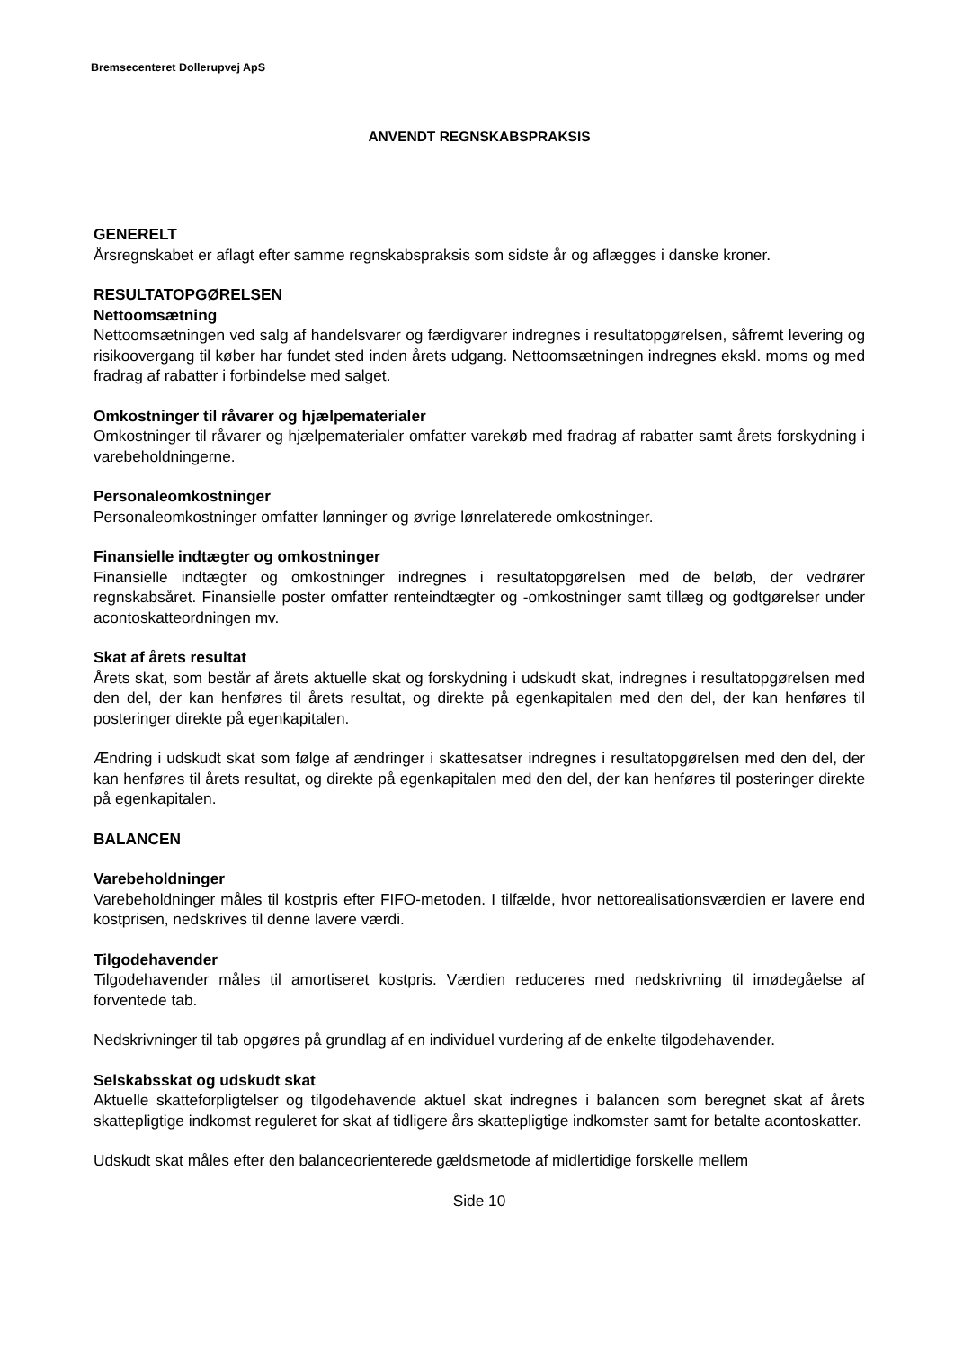Bremsecenteret Dollerupvej ApS
ANVENDT REGNSKABSPRAKSIS
GENERELT
Årsregnskabet er aflagt efter samme regnskabspraksis som sidste år og aflægges i danske kroner.
RESULTATOPGØRELSEN
Nettoomsætning
Nettoomsætningen ved salg af handelsvarer og færdigvarer indregnes i resultatopgørelsen, såfremt levering og risikoovergang til køber har fundet sted inden årets udgang. Nettoomsætningen indregnes ekskl. moms og med fradrag af rabatter i forbindelse med salget.
Omkostninger til råvarer og hjælpematerialer
Omkostninger til råvarer og hjælpematerialer omfatter varekøb med fradrag af rabatter samt årets forskydning i varebeholdningerne.
Personaleomkostninger
Personaleomkostninger omfatter lønninger og øvrige lønrelaterede omkostninger.
Finansielle indtægter og omkostninger
Finansielle indtægter og omkostninger indregnes i resultatopgørelsen med de beløb, der vedrører regnskabsåret. Finansielle poster omfatter renteindtægter og -omkostninger samt tillæg og godtgørelser under acontoskatteordningen mv.
Skat af årets resultat
Årets skat, som består af årets aktuelle skat og forskydning i udskudt skat, indregnes i resultatopgørelsen med den del, der kan henføres til årets resultat, og direkte på egenkapitalen med den del, der kan henføres til posteringer direkte på egenkapitalen.
Ændring i udskudt skat som følge af ændringer i skattesatser indregnes i resultatopgørelsen med den del, der kan henføres til årets resultat, og direkte på egenkapitalen med den del, der kan henføres til posteringer direkte på egenkapitalen.
BALANCEN
Varebeholdninger
Varebeholdninger måles til kostpris efter FIFO-metoden. I tilfælde, hvor nettorealisationsværdien er lavere end kostprisen, nedskrives til denne lavere værdi.
Tilgodehavender
Tilgodehavender måles til amortiseret kostpris. Værdien reduceres med nedskrivning til imødegåelse af forventede tab.
Nedskrivninger til tab opgøres på grundlag af en individuel vurdering af de enkelte tilgodehavender.
Selskabsskat og udskudt skat
Aktuelle skatteforpligtelser og tilgodehavende aktuel skat indregnes i balancen som beregnet skat af årets skattepligtige indkomst reguleret for skat af tidligere års skattepligtige indkomster samt for betalte acontoskatter.
Udskudt skat måles efter den balanceorienterede gældsmetode af midlertidige forskelle mellem
Side 10